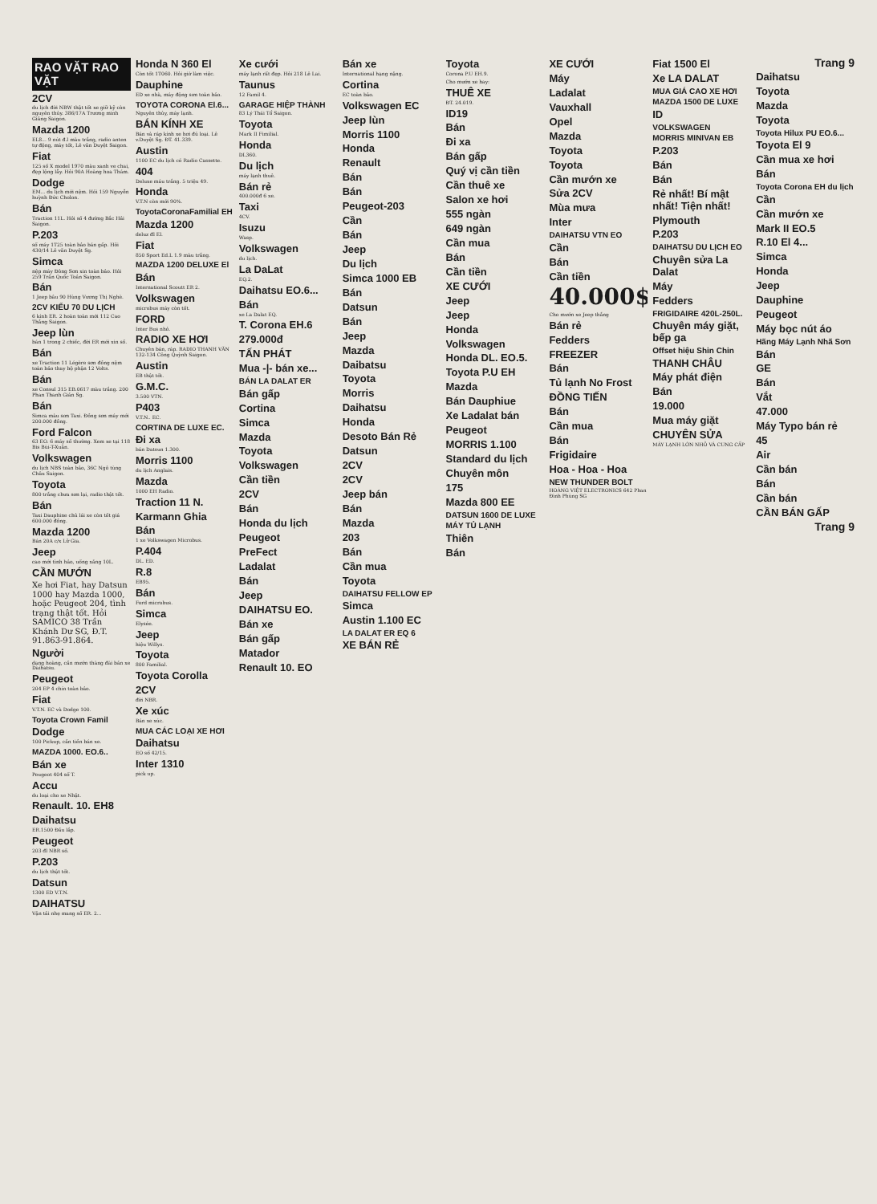RAO VẶT RAO VẶT
2CV
du lịch đời NBW thật tốt xe giữ kỹ còn nguyên thủy. 386/17A Trương minh Giảng Saigon.
Mazda 1200
EL8... 9 nút đ.l màu trắng, radio anten tự động, máy tốt, Lê văn Duyệt Saigon.
Fiat
125 số X model 1970 màu xanh ve chai, đẹp lộng lẫy. Hỏi 90A Hoàng hoa Thám.
Dodge
EM... du lịch mới nệm. Hỏi 159 Nguyễn huỳnh Đức Cholon.
Bán
Traction 11L. Hỏi số 4 đường Bắc Hải Saigon.
P.203
số máy 1T25 toàn bảo bán gấp. Hỏi 430/14 Lê văn Duyệt Sg.
Simca
nệp máy Đông Sơn xin toàn bảo. Hỏi 259 Trần Quốc Toản Saigon.
Bán
1 Jeep bâu 90 Hùng Vương Thị Nghè.
2CV KIỂU 70 DU LỊCH
6 kính ER. 2 hoàn toàn mới 112 Cao Thắng Saigon.
Jeep lùn
bán 1 trong 2 chiếc, đời ER mới xin số.
Bán
xe Traction 11 Légère sơn đồng nệm toàn bảo thay bộ phận 12 Volts.
Bán
xe Consul 315 EB.0617 màu trắng. 200 Phan Thanh Giản Sg.
Bán
Simca màu sơn Taxi. Đồng sơn máy mới 200.000 đồng.
Ford Falcon
63 EO. 6 máy số thường. Xem xe tại 118 Bis Bùi-T-Xuân.
Volkswagen
du lịch NBS toàn bảo, 36C Ngô tùng Châu Saigon.
Toyota
800 trắng chưa sơn lại, radio thật tốt.
Bán
Taxi Dauphine chủ lái xe còn tốt giá 600.000 đồng.
Mazda 1200
Bán 20A c/x Lữ Gia.
Jeep
cao mới tình hảo, uống xăng 10L.
CẦN MƯỚN
Xe hơi Fiat, hay Datsun 1000 hay Mazda 1000, hoặc Peugeot 204, tình trạng thật tốt. Hỏi SAMICO 38 Trần Khánh Dư SG, Đ.T. 91.863-91.864.
Người
dạng hoàng, cần mướn thàng đài bản xe Daihatsu.
Peugeot
204 EP 4 chín toàn bảo.
Fiat
V.T.N. EC và Dodge 100.
Toyota Crown Famil
Dodge
100 Pickup, cần tiền bán xe.
MAZDA 1000. EO.6..
Bán xe
Peugeot 404 số T.
Accu
du loại cho xe Nhật.
Renault. 10. EH8
Daihatsu
ER.1500 Đầu lắp.
Peugeot
203 đl NBR số.
P.203
du lịch thật tốt.
Datsun
1300 ED V.T.N.
DAIHATSU
Vận tải nhẹ mang số ER. 2...
Honda N 360 El
Còn tốt 1T060. Hỏi giờ làm việc.
Dauphine
ED xe nhà, máy động sơn toàn bảo.
TOYOTA CORONA El.6...
Nguyên thủy, máy lạnh.
BÁN KÍNH XE
Bán và ráp kính xe hơi đủ loại. Lê v.Duyệt Sg. ĐT. 41.339.
Austin
1100 EC du lịch có Radio Cassette.
404
Deluxe máu trắng. 5 triệu 49.
Honda
V.T.N còn mới 90%.
ToyotaCoronaFamilial EH
Mazda 1200
deluz đl El.
Fiat
850 Sport Ed.L 1.9 màu trắng.
MAZDA 1200 DELUXE El
Bán
International Scoutt ER 2.
Volkswagen
microbus máy còn tốt.
FORD
Inter Bus nhỏ.
RADIO XE HƠI
Chuyên bán, ráp. RADIO THANH VĂN 132-134 Công Quỳnh Saigon.
Austin
EB thật tốt.
G.M.C.
3.500 VTN.
P403
V.T.N.. EC.
CORTINA DE LUXE EC.
Đi xa
bán Datsun 1.300.
Morris 1100
du lịch Anglais.
Mazda
1000 EH Radio.
Traction 11 N.
Karmann Ghia
Bán
1 xe Volkswagen Microbus.
P.404
DL. ED.
R.8
EB95.
Bán
Ford microbus.
Simca
Elysée.
Jeep
hiệu Willys.
Toyota
800 Familial.
Toyota Corolla
2CV
đời NBR.
Xe xúc
Bán xe xúc.
MUA CÁC LOẠI XE HƠI
Daihatsu
EO số 42/15.
Inter 1310
pick up.
Xe cưới
máy lạnh rất đẹp. Hỏi 218 Lê Lai.
Taunus
12 Famil 4.
GARAGE HIỆP THÀNH
83 Lý Thái Tổ Saigon.
Toyota
Mark II Fimilial.
Honda
DL360.
Du lịch
máy lạnh thuê.
Bán rẻ
400.000đ 6 xe.
Taxi
4CV.
Isuzu
Wasp.
Volkswagen
du lịch.
La DaLat
EQ.2.
Daihatsu EO.6...
Bán
xe La Dalat EQ.
T. Corona EH.6
279.000đ
TẤN PHÁT
Mua -|- bán xe...
BÁN LA DALAT ER
Bán gấp
Cortina
Simca
Mazda
Toyota
Volkswagen
Cần tiền
2CV
Bán
Honda du lịch
Peugeot
PreFect
Ladalat
Bán
Jeep
DAIHATSU EO.
Bán xe
Bán gấp
Matador
Renault 10. EO
Bán xe
International hạng nặng.
Cortina
EC toàn bảo.
Volkswagen EC
Jeep lùn
Morris 1100
Honda
Renault
Bán
Bán
Peugeot-203
Cần
Bán
Jeep
Du lịch
Simca 1000 EB
Bán
Datsun
Bán
Jeep
Mazda
Daibatsu
Toyota
Morris
Daihatsu
Honda
Desoto Bán Rẻ
Datsun
2CV
2CV
Jeep bán
Bán
Mazda
203
Bán
Cần mua
Toyota
DAIHATSU FELLOW EP
Simca
Austin 1.100 EC
LA DALAT ER EQ 6
XE BÁN RẺ
Toyota
Corona P.U EH.9.
Cho mướn xe hay:
THUÊ XE
ĐT. 24.019.
ID19
Bán
Đi xa
Bán gấp
Quý vị cần tiền
Cần thuê xe
Salon xe hơi
555 ngàn
649 ngàn
Cần mua
Bán
Cần tiền
XE CƯỚI
Jeep
Jeep
Honda
Volkswagen
Honda DL. EO.5.
Toyota P.U EH
Mazda
Bán Dauphiue
Xe Ladalat bán
Peugeot
MORRIS 1.100
Standard du lịch
Chuyên môn
175
Mazda 800 EE
DATSUN 1600 DE LUXE
MÁY TỦ LẠNH
Thiên
Bán
XE CƯỚI
Máy
Ladalat
Vauxhall
Opel
Mazda
Toyota
Toyota
Cần mướn xe
Sửa 2CV
Mùa mưa
Inter
DAIHATSU VTN EO
Cần
Bán
Cần tiền
40.000$
Cho mướn xe Jeep thắng
Bán rẻ
Fedders
FREEZER
Bán
Tủ lạnh No Frost
ĐỒNG TIẾN
Bán
Cần mua
Bán
Frigidaire
Hoa - Hoa - Hoa
NEW THUNDER BOLT
HOÀNG VIỆT ELECTRONICS 642 Phan Đình Phùng SG
Fiat 1500 El
Xe LA DALAT
MUA GIÁ CAO XE HƠI
MAZDA 1500 DE LUXE
ID
VOLKSWAGEN
MORRIS MINIVAN EB
P.203
Bán
Bán
Rẻ nhất! Bí mật nhất! Tiện nhất!
Plymouth
P.203
DAIHATSU DU LỊCH EO
Chuyên sửa La Dalat
Máy
Fedders
FRIGIDAIRE 420L-250L.
Chuyên máy giặt, bếp ga
Offset hiệu Shin Chin
THANH CHÂU
Máy phát điện
Bán
19.000
Mua máy giặt
CHUYÊN SỬA
MÁY LẠNH LỚN NHỎ VÀ CUNG CẤP
Trang 9
Daihatsu
Toyota
Mazda
Toyota
Toyota Hilux PU EO.6...
Toyota El 9
Cần mua xe hơi
Bán
Toyota Corona EH du lịch
Cần
Cần mướn xe
Mark II EO.5
R.10 El 4...
Simca
Honda
Jeep
Dauphine
Peugeot
Máy bọc nút áo
Hãng Máy Lạnh Nhã Sơn
Bán
GE
Bán
Vắt
47.000
Máy Typo bán rẻ
45
Air
Cần bán
Bán
Cần bán
CẦN BÁN GẤP
Trang 9